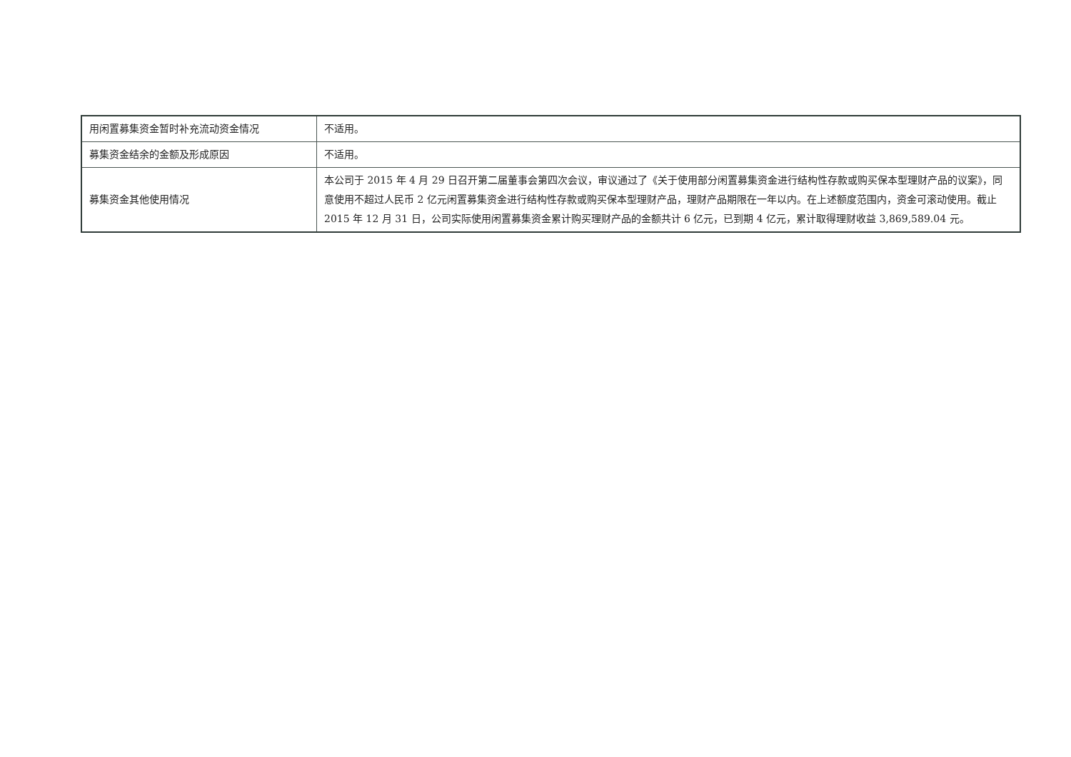| 用闲置募集资金暂时补充流动资金情况 | 不适用。 |
| 募集资金结余的金额及形成原因 | 不适用。 |
| 募集资金其他使用情况 | 本公司于 2015 年 4 月 29 日召开第二届董事会第四次会议，审议通过了《关于使用部分闲置募集资金进行结构性存款或购买保本型理财产品的议案》，同意使用不超过人民币 2 亿元闲置募集资金进行结构性存款或购买保本型理财产品，理财产品期限在一年以内。在上述额度范围内，资金可滚动使用。截止 2015 年 12 月 31 日，公司实际使用闲置募集资金累计购买理财产品的金额共计 6 亿元，已到期 4 亿元，累计取得理财收益 3,869,589.04 元。 |